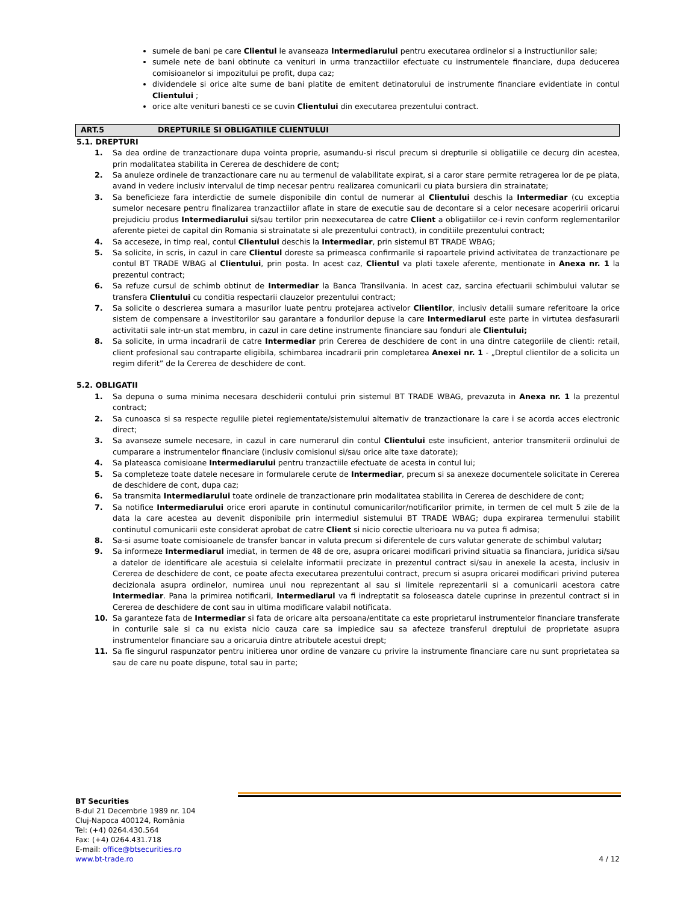sumele de bani pe care Clientul le avanseaza Intermediarului pentru executarea ordinelor si a instructiunilor sale;
sumele nete de bani obtinute ca venituri in urma tranzactiilor efectuate cu instrumentele financiare, dupa deducerea comisioanelor si impozitului pe profit, dupa caz;
dividendele si orice alte sume de bani platite de emitent detinatorului de instrumente financiare evidentiate in contul Clientului ;
orice alte venituri banesti ce se cuvin Clientului din executarea prezentului contract.
ART.5 DREPTURILE SI OBLIGATIILE CLIENTULUI
5.1. DREPTURI
1. Sa dea ordine de tranzactionare dupa vointa proprie, asumandu-si riscul precum si drepturile si obligatiile ce decurg din acestea, prin modalitatea stabilita in Cererea de deschidere de cont;
2. Sa anuleze ordinele de tranzactionare care nu au termenul de valabilitate expirat, si a caror stare permite retragerea lor de pe piata, avand in vedere inclusiv intervalul de timp necesar pentru realizarea comunicarii cu piata bursiera din strainatate;
3. Sa beneficieze fara interdictie de sumele disponibile din contul de numerar al Clientului deschis la Intermediar (cu exceptia sumelor necesare pentru finalizarea tranzactiilor aflate in stare de executie sau de decontare si a celor necesare acoperirii oricarui prejudiciu produs Intermediarului si/sau tertilor prin neexecutarea de catre Client a obligatiilor ce-i revin conform reglementarilor aferente pietei de capital din Romania si strainatate si ale prezentului contract), in conditiile prezentului contract;
4. Sa acceseze, in timp real, contul Clientului deschis la Intermediar, prin sistemul BT TRADE WBAG;
5. Sa solicite, in scris, in cazul in care Clientul doreste sa primeasca confirmarile si rapoartele privind activitatea de tranzactionare pe contul BT TRADE WBAG al Clientului, prin posta. In acest caz, Clientul va plati taxele aferente, mentionate in Anexa nr. 1 la prezentul contract;
6. Sa refuze cursul de schimb obtinut de Intermediar la Banca Transilvania. In acest caz, sarcina efectuarii schimbului valutar se transfera Clientului cu conditia respectarii clauzelor prezentului contract;
7. Sa solicite o descrierea sumara a masurilor luate pentru protejarea activelor Clientilor, inclusiv detalii sumare referitoare la orice sistem de compensare a investitorilor sau garantare a fondurilor depuse la care Intermediarul este parte in virtutea desfasurarii activitatii sale intr-un stat membru, in cazul in care detine instrumente financiare sau fonduri ale Clientului;
8. Sa solicite, in urma incadrarii de catre Intermediar prin Cererea de deschidere de cont in una dintre categoriile de clienti: retail, client profesional sau contraparte eligibila, schimbarea incadrarii prin completarea Anexei nr. 1 - „Dreptul clientilor de a solicita un regim diferit” de la Cererea de deschidere de cont.
5.2. OBLIGATII
1. Sa depuna o suma minima necesara deschiderii contului prin sistemul BT TRADE WBAG, prevazuta in Anexa nr. 1 la prezentul contract;
2. Sa cunoasca si sa respecte regulile pietei reglementate/sistemului alternativ de tranzactionare la care i se acorda acces electronic direct;
3. Sa avanseze sumele necesare, in cazul in care numerarul din contul Clientului este insuficient, anterior transmiterii ordinului de cumparare a instrumentelor financiare (inclusiv comisionul si/sau orice alte taxe datorate);
4. Sa plateasca comisioane Intermediarului pentru tranzactiile efectuate de acesta in contul lui;
5. Sa completeze toate datele necesare in formularele cerute de Intermediar, precum si sa anexeze documentele solicitate in Cererea de deschidere de cont, dupa caz;
6. Sa transmita Intermediarului toate ordinele de tranzactionare prin modalitatea stabilita in Cererea de deschidere de cont;
7. Sa notifice Intermediarului orice erori aparute in continutul comunicarilor/notificarilor primite, in termen de cel mult 5 zile de la data la care acestea au devenit disponibile prin intermediul sistemului BT TRADE WBAG; dupa expirarea termenului stabilit continutul comunicarii este considerat aprobat de catre Client si nicio corectie ulterioara nu va putea fi admisa;
8. Sa-si asume toate comisioanele de transfer bancar in valuta precum si diferentele de curs valutar generate de schimbul valutar;
9. Sa informeze Intermediarul imediat, in termen de 48 de ore, asupra oricarei modificari privind situatia sa financiara, juridica si/sau a datelor de identificare ale acestuia si celelalte informatii precizate in prezentul contract si/sau in anexele la acesta, inclusiv in Cererea de deschidere de cont, ce poate afecta executarea prezentului contract, precum si asupra oricarei modificari privind puterea decizionala asupra ordinelor, numirea unui nou reprezentant al sau si limitele reprezentarii si a comunicarii acestora catre Intermediar. Pana la primirea notificarii, Intermediarul va fi indreptatit sa foloseasca datele cuprinse in prezentul contract si in Cererea de deschidere de cont sau in ultima modificare valabil notificata.
10. Sa garanteze fata de Intermediar si fata de oricare alta persoana/entitate ca este proprietarul instrumentelor financiare transferate in conturile sale si ca nu exista nicio cauza care sa impiedice sau sa afecteze transferul dreptului de proprietate asupra instrumentelor financiare sau a oricaruia dintre atributele acestui drept;
11. Sa fie singurul raspunzator pentru initierea unor ordine de vanzare cu privire la instrumente financiare care nu sunt proprietatea sa sau de care nu poate dispune, total sau in parte;
BT Securities
B-dul 21 Decembrie 1989 nr. 104
Cluj-Napoca 400124, România
Tel: (+4) 0264.430.564
Fax: (+4) 0264.431.718
E-mail: office@btsecurities.ro
www.bt-trade.ro
4 / 12